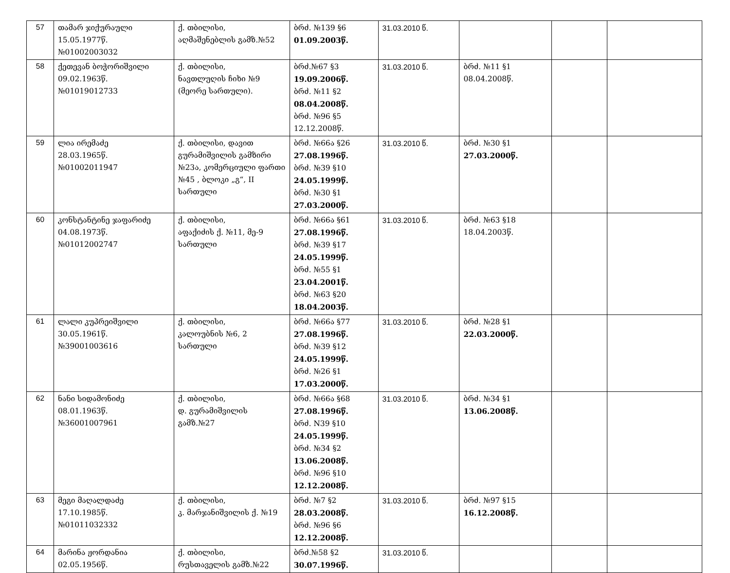| 57 | თამარ ჯიქურაული 15.05.1977წ. №01002003032 | ქ. თბილისი, აღმაშენებლის გამზ.№52 | ბრძ. №139 §6 01.09.2003წ. | 31.03.2010 წ. | | | |
| 58 | ქეთევან ბოჭორიშვილი 09.02.1963წ. №01019012733 | ქ. თბილისი, ნავთლუღის ჩიხი №9 (მეორე სართული). | ბრძ.№67 §3 19.09.2006წ. ბრძ. №11 §2 08.04.2008წ. ბრძ. №96 §5 12.12.2008წ. | 31.03.2010 წ. | ბრძ. №11 §1 08.04.2008წ. | | |
| 59 | ლია ირემაძე 28.03.1965წ. №01002011947 | ქ. თბილისი, დავით გურამიშვილის გამზირი №23ა, კომერციული ფართი №45 , ბლოკი „გ“, II სართული | ბრძ. №66ა §26 27.08.1996წ. ბრძ. №39 §10 24.05.1999წ. ბრძ. №30 §1 27.03.2000წ. | 31.03.2010 წ. | ბრძ. №30 §1 27.03.2000წ. | | |
| 60 | კონსტანტინე ჯაფარიძე 04.08.1973წ. №01012002747 | ქ. თბილისი, აფაქიძის ქ. №11, მე-9 სართული | ბრძ. №66ა §61 27.08.1996წ. ბრძ. №39 §17 24.05.1999წ. ბრძ. №55 §1 23.04.2001წ. ბრძ. №63 §20 18.04.2003წ. | 31.03.2010 წ. | ბრძ. №63 §18 18.04.2003წ. | | |
| 61 | ლალი კუპრეიშვილი 30.05.1961წ. №39001003616 | ქ. თბილისი, კალოუბნის №6, 2 სართული | ბრძ. №66ა §77 27.08.1996წ. ბრძ. №39 §12 24.05.1999წ. ბრძ. №26 §1 17.03.2000წ. | 31.03.2010 წ. | ბრძ. №28 §1 22.03.2000წ. | | |
| 62 | ნანი სიდამონიძე 08.01.1963წ. №36001007961 | ქ. თბილისი, დ. გურამიშვილის გამზ.№27 | ბრძ. №66ა §68 27.08.1996წ. ბრძ. N39 §10 24.05.1999წ. ბრძ. №34 §2 13.06.2008წ. ბრძ. №96 §10 12.12.2008წ. | 31.03.2010 წ. | ბრძ. №34 §1 13.06.2008წ. | | |
| 63 | მეგი მაღალდაძე 17.10.1985წ. №01011032332 | ქ. თბილისი, კ. მარჯანიშვილის ქ. №19 | ბრძ. №7 §2 28.03.2008წ. ბრძ. №96 §6 12.12.2008წ. | 31.03.2010 წ. | ბრძ. №97 §15 16.12.2008წ. | | |
| 64 | მარინა ჟორდანია 02.05.1956წ. | ქ. თბილისი, რუსთაველის გამზ.№22 | ბრძ.№58 §2 30.07.1996წ. | 31.03.2010 წ. | | | |